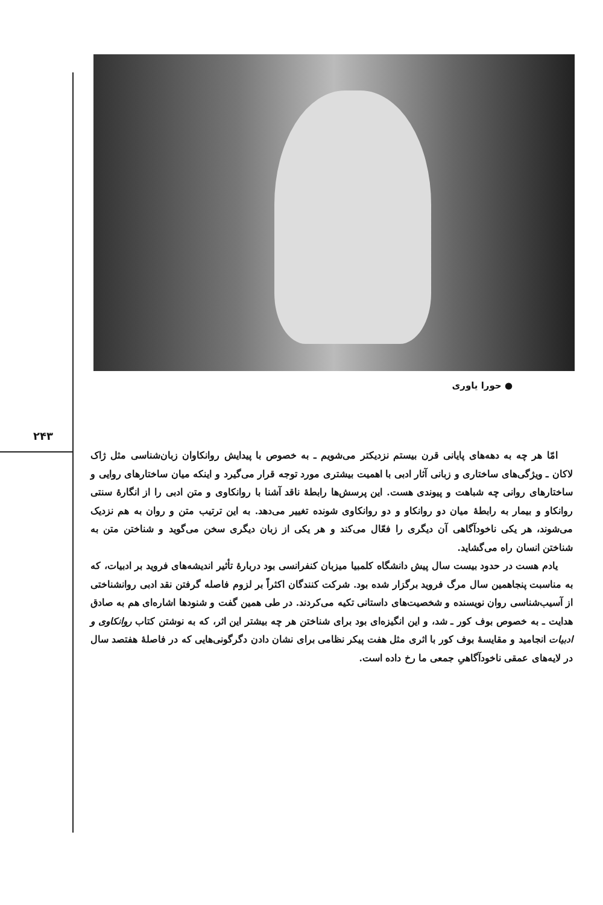● حورا یاوری
۲۴۳
امّا هر چه به دهه‌های پایانی قرن بیستم نزدیکتر می‌شویم ـ به خصوص با پیدایش روانکاوان زبان‌شناسی مثل ژاک لاکان ـ ویژگی‌های ساختاری و زبانی آثار ادبی با اهمیت بیشتری مورد توجه قرار می‌گیرد و اینکه میان ساختارهای روایی و ساختارهای روانی چه شباهت و پیوندی هست. این پرسش‌ها رابطهٔ ناقد آشنا با روانکاوی و متن ادبی را از انگارهٔ سنتی روانکاو و بیمار به رابطهٔ میان دو روانکاو و دو روانکاوی شونده تغییر می‌دهد. به این ترتیب متن و روان به هم نزدیک می‌شوند، هر یکی ناخودآگاهی آن دیگری را فعّال می‌کند و هر یکی از زبان دیگری سخن می‌گوید و شناختن متن به شناختن انسان راه می‌گشاید.
یادم هست در حدود بیست سال پیش دانشگاه کلمبیا میزبان کنفرانسی بود دربارهٔ تأثیر اندیشه‌های فروید بر ادبیات، که به مناسبت پنجاهمین سال مرگ فروید برگزار شده بود. شرکت کنندگان اکثراً بر لزوم فاصله گرفتن نقد ادبی روانشناختی از آسیب‌شناسی روان نویسنده و شخصیت‌های داستانی تکیه می‌کردند. در طی همین گفت و شنودها اشاره‌ای هم به صادق هدایت ـ به خصوص بوف کور ـ شد، و این انگیزه‌ای بود برای شناختن هر چه بیشتر این اثر، که به نوشتن کتاب روانکاوی و ادبیات انجامید و مقایسهٔ بوف کور با اثری مثل هفت پیکر نظامی برای نشان دادن دگرگونی‌هایی که در فاصلهٔ هفتصد سال در لایه‌های عمقی ناخودآگاهیِ جمعی ما رخ داده است.